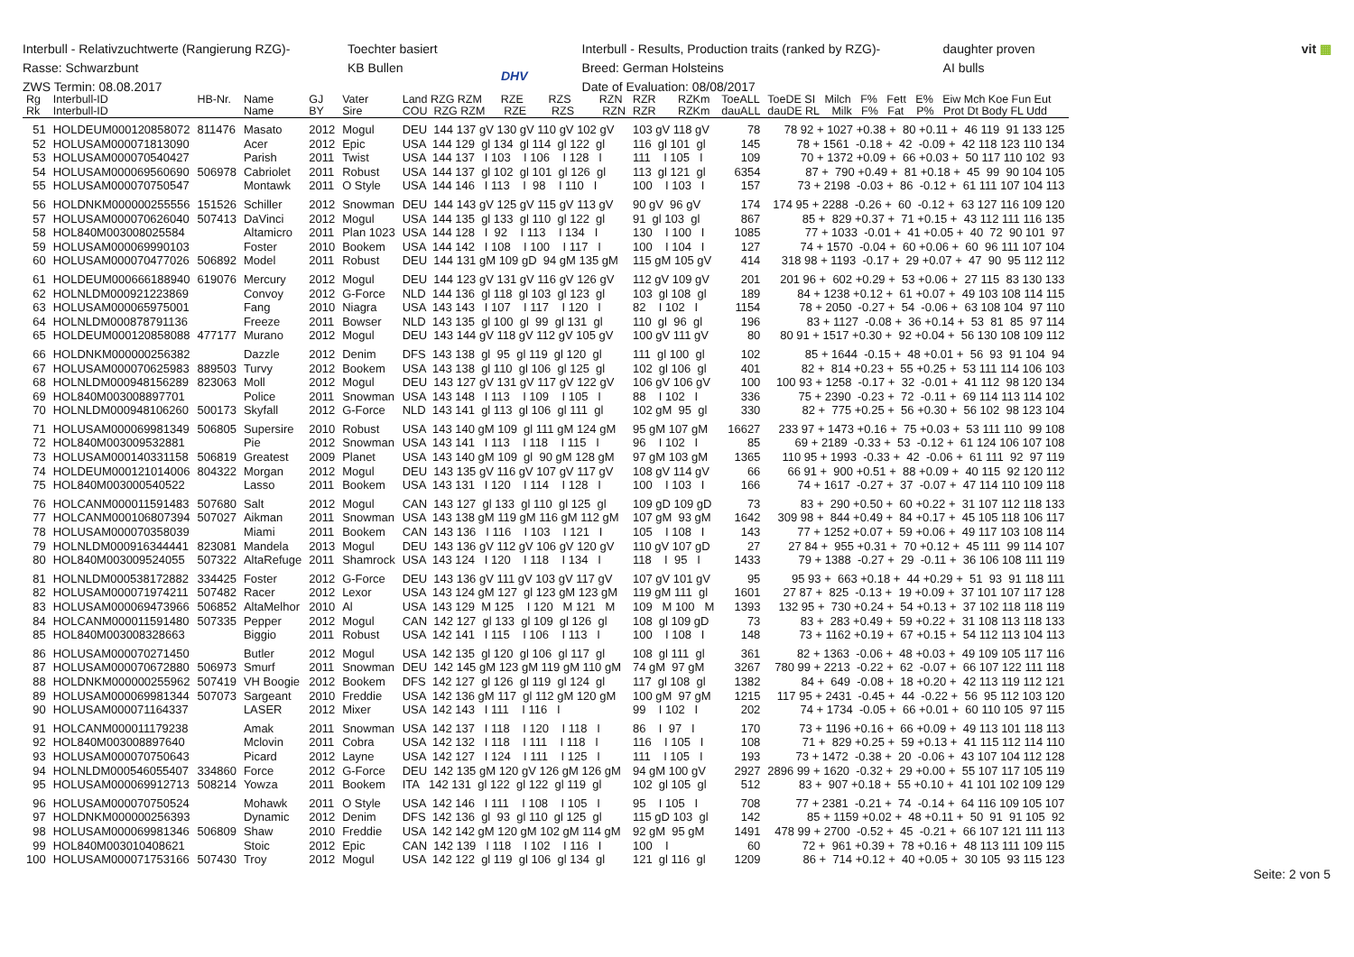Interbull - Relativzuchtwerte (Rangierung RZG)-
Rasse: Schwarzbunt
ZWS Termin: 08.08.2017
Toechter basiert
KB Bullen
DHV
Interbull - Results, Production traits (ranked by RZG)-
Breed: German Holsteins
Date of Evaluation: 08/08/2017
daughter proven
AI bulls
vit ▦
| Rg Rk | Interbull-ID Interbull-ID | HB-Nr. | Name Name | GJ BY | Vater Sire | Land RZG RZM RZE RZS RZN COU RZG RZM RZE RZS RZN | RZR RZKm RZR RZKm | ToeALL dauALL | ToeDE SI Milch F% Fett E% Eiw Mch Koe Fun Eut dauDE RL Milk F% Fat P% Prot Dt Body FL Udd |
| --- | --- | --- | --- | --- | --- | --- | --- | --- | --- |
| 51 | HOLDEUM000120858072 | 811476 | Masato | 2012 | Mogul | DEU 144 137 gV 130 gV 110 gV 102 gV | 103 gV 118 gV | 78 | 78 92 + 1027 +0.38 + 80 +0.11 + 46 119 91 133 125 |
| 52 | HOLUSAM000071813090 | | Acer | 2012 | Epic | USA 144 129 gl 134 gl 114 gl 122 gl | 116 gl 101 gl | 145 | 78 + 1561 -0.18 + 42 -0.09 + 42 118 123 110 134 |
| 53 | HOLUSAM000070540427 | | Parish | 2011 | Twist | USA 144 137 I 103 I 106 I 128 I | 111 I 105 I | 109 | 70 + 1372 +0.09 + 66 +0.03 + 50 117 110 102 93 |
| 54 | HOLUSAM000069560690 | 506978 | Cabriolet | 2011 | Robust | USA 144 137 gl 102 gl 101 gl 126 gl | 113 gl 121 gl | 6354 | 87 + 790 +0.49 + 81 +0.18 + 45 99 90 104 105 |
| 55 | HOLUSAM000070750547 | | Montawk | 2011 | O Style | USA 144 146 I 113 I 98 I 110 I | 100 I 103 I | 157 | 73 + 2198 -0.03 + 86 -0.12 + 61 111 107 104 113 |
| 56 | HOLDNKM000000255556 | 151526 | Schiller | 2012 | Snowman | DEU 144 143 gV 125 gV 115 gV 113 gV | 90 gV 96 gV | 174 | 174 95 + 2288 -0.26 + 60 -0.12 + 63 127 116 109 120 |
| 57 | HOLUSAM000070626040 | 507413 | DaVinci | 2012 | Mogul | USA 144 135 gl 133 gl 110 gl 122 gl | 91 gl 103 gl | 867 | 85 + 829 +0.37 + 71 +0.15 + 43 112 111 116 135 |
| 58 | HOL840M003008025584 | | Altamicro | 2011 | Plan 1023 | USA 144 128 I 92 I 113 I 134 I | 130 I 100 I | 1085 | 77 + 1033 -0.01 + 41 +0.05 + 40 72 90 101 97 |
| 59 | HOLUSAM000069990103 | | Foster | 2010 | Bookem | USA 144 142 I 108 I 100 I 117 I | 100 I 104 I | 127 | 74 + 1570 -0.04 + 60 +0.06 + 60 96 111 107 104 |
| 60 | HOLUSAM000070477026 | 506892 | Model | 2011 | Robust | DEU 144 131 gM 109 gD 94 gM 135 gM | 115 gM 105 gV | 414 | 318 98 + 1193 -0.17 + 29 +0.07 + 47 90 95 112 112 |
| 61 | HOLDEUM000666188940 | 619076 | Mercury | 2012 | Mogul | DEU 144 123 gV 131 gV 116 gV 126 gV | 112 gV 109 gV | 201 | 201 96 + 602 +0.29 + 53 +0.06 + 27 115 83 130 133 |
| 62 | HOLNLDM000921223869 | | Convoy | 2012 | G-Force | NLD 144 136 gl 118 gl 103 gl 123 gl | 103 gl 108 gl | 189 | 84 + 1238 +0.12 + 61 +0.07 + 49 103 108 114 115 |
| 63 | HOLUSAM000065975001 | | Fang | 2010 | Niagra | USA 143 143 I 107 I 117 I 120 I | 82 I 102 I | 1154 | 78 + 2050 -0.27 + 54 -0.06 + 63 108 104 97 110 |
| 64 | HOLNLDM000878791136 | | Freeze | 2011 | Bowser | NLD 143 135 gl 100 gl 99 gl 131 gl | 110 gl 96 gl | 196 | 83 + 1127 -0.08 + 36 +0.14 + 53 81 85 97 114 |
| 65 | HOLDEUM000120858088 | 477177 | Murano | 2012 | Mogul | DEU 143 144 gV 118 gV 112 gV 105 gV | 100 gV 111 gV | 80 | 80 91 + 1517 +0.30 + 92 +0.04 + 56 130 108 109 112 |
| 66 | HOLDNKM000000256382 | | Dazzle | 2012 | Denim | DFS 143 138 gl 95 gl 119 gl 120 gl | 111 gl 100 gl | 102 | 85 + 1644 -0.15 + 48 +0.01 + 56 93 91 104 94 |
| 67 | HOLUSAM000070625983 | 889503 | Turvy | 2012 | Bookem | USA 143 138 gl 110 gl 106 gl 125 gl | 102 gl 106 gl | 401 | 82 + 814 +0.23 + 55 +0.25 + 53 111 114 106 103 |
| 68 | HOLNLDM000948156289 | 823063 | Moll | 2012 | Mogul | DEU 143 127 gV 131 gV 117 gV 122 gV | 106 gV 106 gV | 100 | 100 93 + 1258 -0.17 + 32 -0.01 + 41 112 98 120 134 |
| 69 | HOL840M003008897701 | | Police | 2011 | Snowman | USA 143 148 I 113 I 109 I 105 I | 88 I 102 I | 336 | 75 + 2390 -0.23 + 72 -0.11 + 69 114 113 114 102 |
| 70 | HOLNLDM000948106260 | 500173 | Skyfall | 2012 | G-Force | NLD 143 141 gl 113 gl 106 gl 111 gl | 102 gM 95 gl | 330 | 82 + 775 +0.25 + 56 +0.30 + 56 102 98 123 104 |
| 71 | HOLUSAM000069981349 | 506805 | Supersire | 2010 | Robust | USA 143 140 gM 109 gl 111 gM 124 gM | 95 gM 107 gM | 16627 | 233 97 + 1473 +0.16 + 75 +0.03 + 53 111 110 99 108 |
| 72 | HOL840M003009532881 | | Pie | 2012 | Snowman | USA 143 141 I 113 I 118 I 115 I | 96 I 102 I | 85 | 69 + 2189 -0.33 + 53 -0.12 + 61 124 106 107 108 |
| 73 | HOLUSAM000140331158 | 506819 | Greatest | 2009 | Planet | USA 143 140 gM 109 gl 90 gM 128 gM | 97 gM 103 gM | 1365 | 110 95 + 1993 -0.33 + 42 -0.06 + 61 111 92 97 119 |
| 74 | HOLDEUM000121014006 | 804322 | Morgan | 2012 | Mogul | DEU 143 135 gV 116 gV 107 gV 117 gV | 108 gV 114 gV | 66 | 66 91 + 900 +0.51 + 88 +0.09 + 40 115 92 120 112 |
| 75 | HOL840M003000540522 | | Lasso | 2011 | Bookem | USA 143 131 I 120 I 114 I 128 I | 100 I 103 I | 166 | 74 + 1617 -0.27 + 37 -0.07 + 47 114 110 109 118 |
| 76 | HOLCANM000011591483 | 507680 | Salt | 2012 | Mogul | CAN 143 127 gl 133 gl 110 gl 125 gl | 109 gD 109 gD | 73 | 83 + 290 +0.50 + 60 +0.22 + 31 107 112 118 133 |
| 77 | HOLCANM000106807394 | 507027 | Aikman | 2011 | Snowman | USA 143 138 gM 119 gM 116 gM 112 gM | 107 gM 93 gM | 1642 | 309 98 + 844 +0.49 + 84 +0.17 + 45 105 118 106 117 |
| 78 | HOLUSAM000070358039 | | Miami | 2011 | Bookem | CAN 143 136 I 116 I 103 I 121 I | 105 I 108 I | 143 | 77 + 1252 +0.07 + 59 +0.06 + 49 117 103 108 114 |
| 79 | HOLNLDM000916344441 | 823081 | Mandela | 2013 | Mogul | DEU 143 136 gV 112 gV 106 gV 120 gV | 110 gV 107 gD | 27 | 27 84 + 955 +0.31 + 70 +0.12 + 45 111 99 114 107 |
| 80 | HOL840M003009524055 | 507322 | AltaRefuge | 2011 | Shamrock | USA 143 124 I 120 I 118 I 134 I | 118 I 95 I | 1433 | 79 + 1388 -0.27 + 29 -0.11 + 36 106 108 111 119 |
| 81 | HOLNLDM000538172882 | 334425 | Foster | 2012 | G-Force | DEU 143 136 gV 111 gV 103 gV 117 gV | 107 gV 101 gV | 95 | 95 93 + 663 +0.18 + 44 +0.29 + 51 93 91 118 111 |
| 82 | HOLUSAM000071974211 | 507482 | Racer | 2012 | Lexor | USA 143 124 gM 127 gl 123 gM 123 gM | 119 gM 111 gl | 1601 | 27 87 + 825 -0.13 + 19 +0.09 + 37 101 107 117 128 |
| 83 | HOLUSAM000069473966 | 506852 | AltaMelhor | 2010 | Al | USA 143 129 M 125 I 120 M 121 M | 109 M 100 M | 1393 | 132 95 + 730 +0.24 + 54 +0.13 + 37 102 118 118 119 |
| 84 | HOLCANM000011591480 | 507335 | Pepper | 2012 | Mogul | CAN 142 127 gl 133 gl 109 gl 126 gl | 108 gl 109 gD | 73 | 83 + 283 +0.49 + 59 +0.22 + 31 108 113 118 133 |
| 85 | HOL840M003008328663 | | Biggio | 2011 | Robust | USA 142 141 I 115 I 106 I 113 I | 100 I 108 I | 148 | 73 + 1162 +0.19 + 67 +0.15 + 54 112 113 104 113 |
| 86 | HOLUSAM000070271450 | | Butler | 2012 | Mogul | USA 142 135 gl 120 gl 106 gl 117 gl | 108 gl 111 gl | 361 | 82 + 1363 -0.06 + 48 +0.03 + 49 109 105 117 116 |
| 87 | HOLUSAM000070672880 | 506973 | Smurf | 2011 | Snowman | DEU 142 145 gM 123 gM 119 gM 110 gM | 74 gM 97 gM | 3267 | 780 99 + 2213 -0.22 + 62 -0.07 + 66 107 122 111 118 |
| 88 | HOLDNKM000000255962 | 507419 | VH Boogie | 2012 | Bookem | DFS 142 127 gl 126 gl 119 gl 124 gl | 117 gl 108 gl | 1382 | 84 + 649 -0.08 + 18 +0.20 + 42 113 119 112 121 |
| 89 | HOLUSAM000069981344 | 507073 | Sargeant | 2010 | Freddie | USA 142 136 gM 117 gl 112 gM 120 gM | 100 gM 97 gM | 1215 | 117 95 + 2431 -0.45 + 44 -0.22 + 56 95 112 103 120 |
| 90 | HOLUSAM000071164337 | | LASER | 2012 | Mixer | USA 142 143 I 111 I 116 I | 99 I 102 I | 202 | 74 + 1734 -0.05 + 66 +0.01 + 60 110 105 97 115 |
| 91 | HOLCANM000011179238 | | Amak | 2011 | Snowman | USA 142 137 I 118 I 120 I 118 I | 86 I 97 I | 170 | 73 + 1196 +0.16 + 66 +0.09 + 49 113 101 118 113 |
| 92 | HOL840M003008897640 | | Mclovin | 2011 | Cobra | USA 142 132 I 118 I 111 I 118 I | 116 I 105 I | 108 | 71 + 829 +0.25 + 59 +0.13 + 41 115 112 114 110 |
| 93 | HOLUSAM000070750643 | | Picard | 2012 | Layne | USA 142 127 I 124 I 111 I 125 I | 111 I 105 I | 193 | 73 + 1472 -0.38 + 20 -0.06 + 43 107 104 112 128 |
| 94 | HOLNLDM000546055407 | 334860 | Force | 2012 | G-Force | DEU 142 135 gM 120 gV 126 gM 126 gM | 94 gM 100 gV | 2927 | 2896 99 + 1620 -0.32 + 29 +0.00 + 55 107 117 105 119 |
| 95 | HOLUSAM000069912713 | 508214 | Yowza | 2011 | Bookem | ITA 142 131 gl 122 gl 122 gl 119 gl | 102 gl 105 gl | 512 | 83 + 907 +0.18 + 55 +0.10 + 41 101 102 109 129 |
| 96 | HOLUSAM000070750524 | | Mohawk | 2011 | O Style | USA 142 146 I 111 I 108 I 105 I | 95 I 105 I | 708 | 77 + 2381 -0.21 + 74 -0.14 + 64 116 109 105 107 |
| 97 | HOLDNKM000000256393 | | Dynamic | 2012 | Denim | DFS 142 136 gl 93 gl 110 gl 125 gl | 115 gD 103 gl | 142 | 85 + 1159 +0.02 + 48 +0.11 + 50 91 91 105 92 |
| 98 | HOLUSAM000069981346 | 506809 | Shaw | 2010 | Freddie | USA 142 142 gM 120 gM 102 gM 114 gM | 92 gM 95 gM | 1491 | 478 99 + 2700 -0.52 + 45 -0.21 + 66 107 121 111 113 |
| 99 | HOL840M003010408621 | | Stoic | 2012 | Epic | CAN 142 139 I 118 I 102 I 116 I | 100 I | 60 | 72 + 961 +0.39 + 78 +0.16 + 48 113 111 109 115 |
| 100 | HOLUSAM000071753166 | 507430 | Troy | 2012 | Mogul | USA 142 122 gl 119 gl 106 gl 134 gl | 121 gl 116 gl | 1209 | 86 + 714 +0.12 + 40 +0.05 + 30 105 93 115 123 |
Seite: 2 von 5